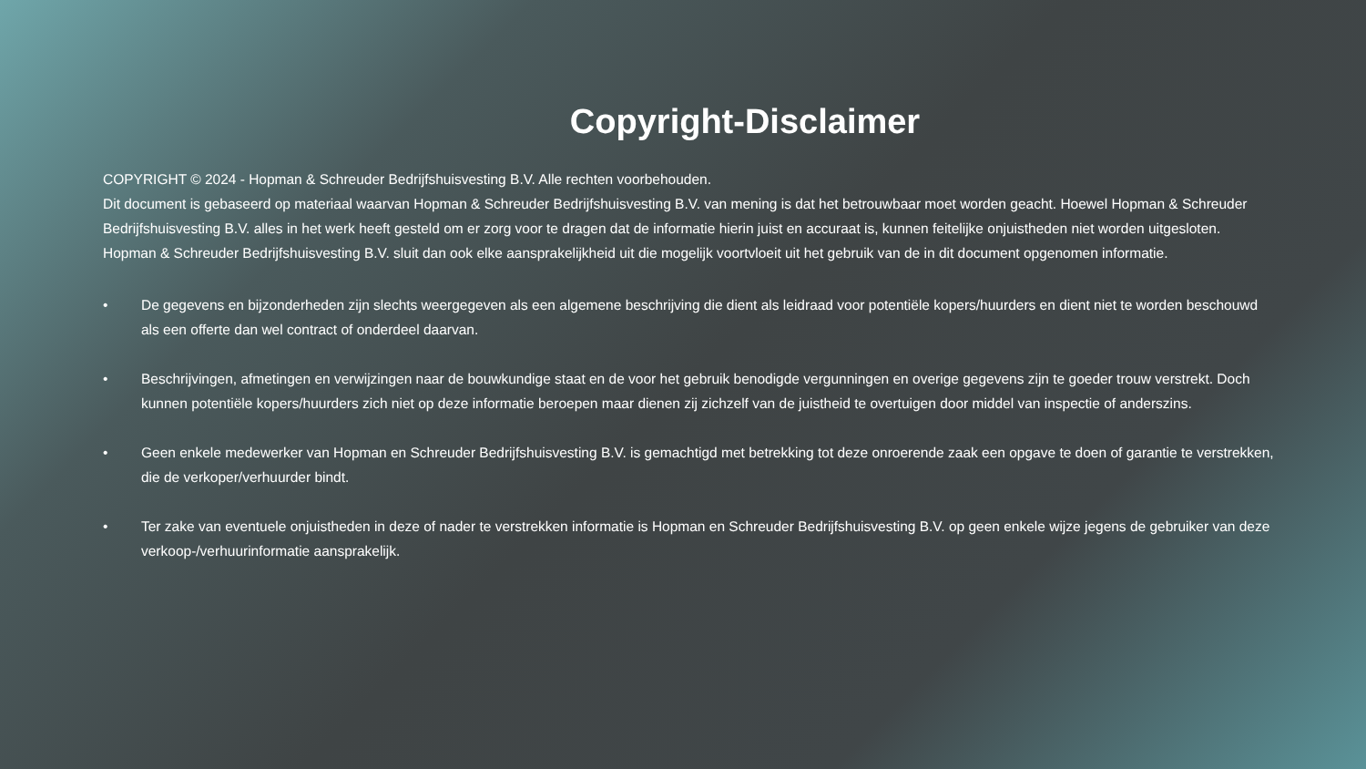Copyright-Disclaimer
COPYRIGHT © 2024 - Hopman & Schreuder Bedrijfshuisvesting B.V. Alle rechten voorbehouden.
Dit document is gebaseerd op materiaal waarvan Hopman & Schreuder Bedrijfshuisvesting B.V. van mening is dat het betrouwbaar moet worden geacht. Hoewel Hopman & Schreuder Bedrijfshuisvesting B.V. alles in het werk heeft gesteld om er zorg voor te dragen dat de informatie hierin juist en accuraat is, kunnen feitelijke onjuistheden niet worden uitgesloten.
Hopman & Schreuder Bedrijfshuisvesting B.V. sluit dan ook elke aansprakelijkheid uit die mogelijk voortvloeit uit het gebruik van de in dit document opgenomen informatie.
• De gegevens en bijzonderheden zijn slechts weergegeven als een algemene beschrijving die dient als leidraad voor potentiële kopers/huurders en dient niet te worden beschouwd als een offerte dan wel contract of onderdeel daarvan.
• Beschrijvingen, afmetingen en verwijzingen naar de bouwkundige staat en de voor het gebruik benodigde vergunningen en overige gegevens zijn te goeder trouw verstrekt. Doch kunnen potentiële kopers/huurders zich niet op deze informatie beroepen maar dienen zij zichzelf van de juistheid te overtuigen door middel van inspectie of anderszins.
• Geen enkele medewerker van Hopman en Schreuder Bedrijfshuisvesting B.V. is gemachtigd met betrekking tot deze onroerende zaak een opgave te doen of garantie te verstrekken, die de verkoper/verhuurder bindt.
• Ter zake van eventuele onjuistheden in deze of nader te verstrekken informatie is Hopman en Schreuder Bedrijfshuisvesting B.V. op geen enkele wijze jegens de gebruiker van deze verkoop-/verhuurinformatie aansprakelijk.